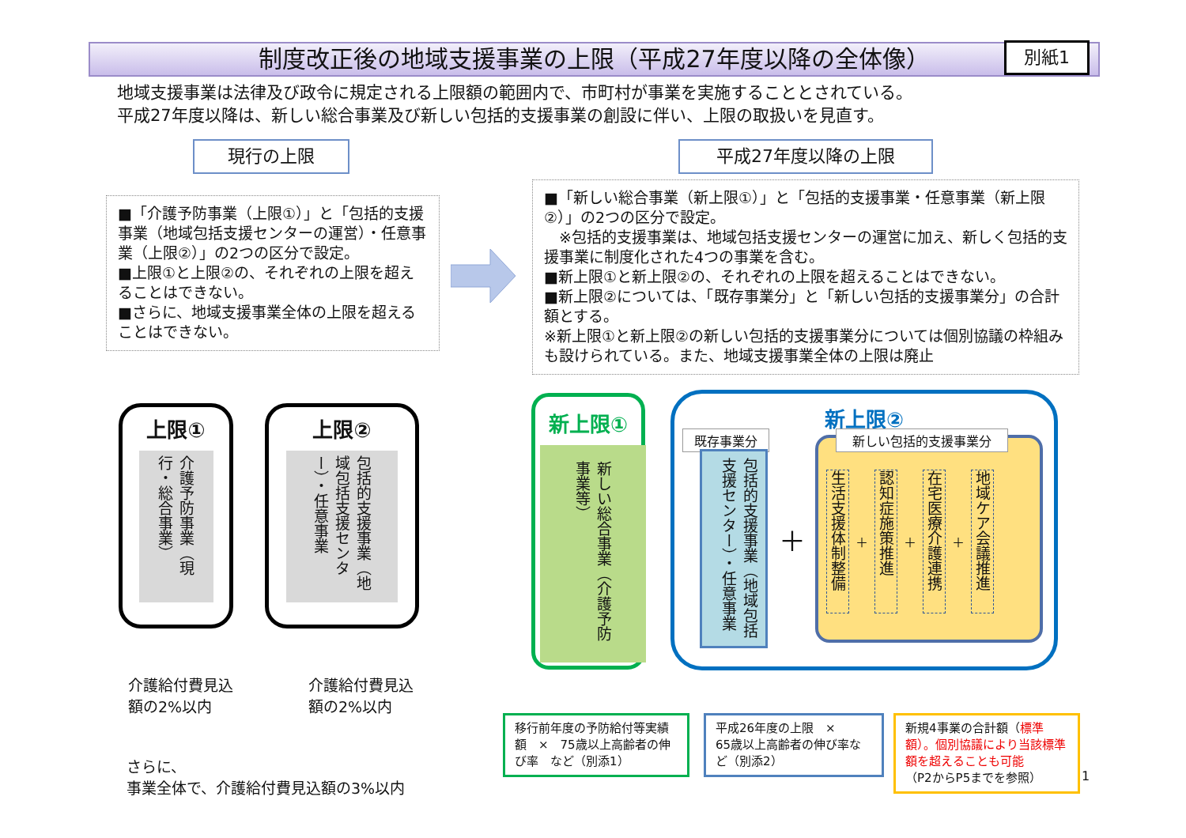制度改正後の地域支援事業の上限（平成27年度以降の全体像） 別紙1
地域支援事業は法律及び政令に規定される上限額の範囲内で、市町村が事業を実施することとされている。
平成27年度以降は、新しい総合事業及び新しい包括的支援事業の創設に伴い、上限の取扱いを見直す。
現行の上限 平成27年度以降の上限
■「介護予防事業（上限①）」と「包括的支援事業（地域包括支援センターの運営）・任意事業（上限②）」の2つの区分で設定。
■上限①と上限②の、それぞれの上限を超えることはできない。
■さらに、地域支援事業全体の上限を超えることはできない。
■「新しい総合事業（新上限①）」と「包括的支援事業・任意事業（新上限②）」の2つの区分で設定。
　※包括的支援事業は、地域包括支援センターの運営に加え、新しく包括的支援事業に制度化された4つの事業を含む。
■新上限①と新上限②の、それぞれの上限を超えることはできない。
■新上限②については、「既存事業分」と「新しい包括的支援事業分」の合計額とする。
※新上限①と新上限②の新しい包括的支援事業分については個別協議の枠組みも設けられている。また、地域支援事業全体の上限は廃止
上限①
介護予防事業（現行・総合事業）
上限②
包括的支援事業（地域包括支援センター）・任意事業
介護給付費見込
額の2%以内
介護給付費見込
額の2%以内
さらに、
事業全体で、介護給付費見込額の3%以内
新上限①
新しい総合事業（介護予防事業等）
新上限②
既存事業分
包括的支援事業（地域包括支援センター）・任意事業
＋
新しい包括的支援事業分
生活支援体制整備 ＋ 認知症施策推進 ＋ 在宅医療介護連携 ＋ 地域ケア会議推進
移行前年度の予防給付等実績額　×　75歳以上高齢者の伸び率　など（別添1）
平成26年度の上限　×
65歳以上高齢者の伸び率など（別添2）
新規4事業の合計額（標準額）。個別協議により当該標準額を超えることも可能
（P2からP5までを参照）
1